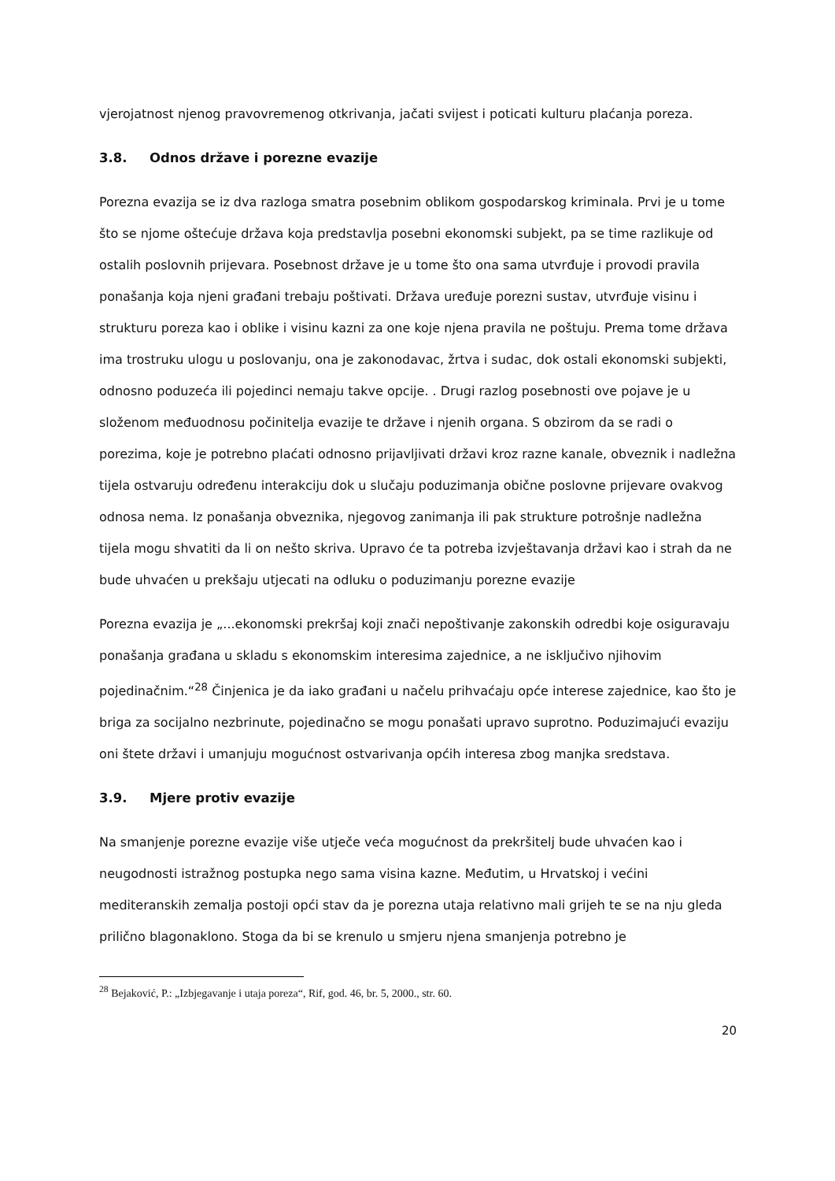vjerojatnost njenog pravovremenog otkrivanja, jačati svijest i poticati kulturu plaćanja poreza.
3.8. Odnos države i porezne evazije
Porezna evazija se iz dva razloga smatra posebnim oblikom gospodarskog kriminala. Prvi je u tome što se njome oštećuje država koja predstavlja posebni ekonomski subjekt, pa se time razlikuje od ostalih poslovnih prijevara. Posebnost države je u tome što ona sama utvrđuje i provodi pravila ponašanja koja njeni građani trebaju poštivati. Država uređuje porezni sustav, utvrđuje visinu i strukturu poreza kao i oblike i visinu kazni za one koje njena pravila ne poštuju. Prema tome država ima trostruku ulogu u poslovanju, ona je zakonodavac, žrtva i sudac, dok ostali ekonomski subjekti, odnosno poduzeća ili pojedinci nemaju takve opcije. . Drugi razlog posebnosti ove pojave je u složenom međuodnosu počinitelja evazije te države i njenih organa. S obzirom da se radi o porezima, koje je potrebno plaćati odnosno prijavljivati državi kroz razne kanale, obveznik i nadležna tijela ostvaruju određenu interakciju dok u slučaju poduzimanja obične poslovne prijevare ovakvog odnosa nema. Iz ponašanja obveznika, njegovog zanimanja ili pak strukture potrošnje nadležna tijela mogu shvatiti da li on nešto skriva. Upravo će ta potreba izvještavanja državi kao i strah da ne bude uhvaćen u prekšaju utjecati na odluku o poduzimanju porezne evazije
Porezna evazija je „...ekonomski prekršaj koji znači nepoštivanje zakonskih odredbi koje osiguravaju ponašanja građana u skladu s ekonomskim interesima zajednice, a ne isključivo njihovim pojedinačnim.“<sup>28</sup> Činjenica je da iako građani u načelu prihvaćaju opće interese zajednice, kao što je briga za socijalno nezbrinute, pojedinačno se mogu ponašati upravo suprotno. Poduzimajući evaziju oni štete državi i umanjuju mogućnost ostvarivanja općih interesa zbog manjka sredstava.
3.9. Mjere protiv evazije
Na smanjenje porezne evazije više utječe veća mogućnost da prekršitelj bude uhvaćen kao i neugodnosti istražnog postupka nego sama visina kazne. Međutim, u Hrvatskoj i većini mediteranskih zemalja postoji opći stav da je porezna utaja relativno mali grijeh te se na nju gleda prilično blagonaklono. Stoga da bi se krenulo u smjeru njena smanjenja potrebno je
<sup>28</sup> Bejaković, P.: „Izbjegavanje i utaja poreza“, Rif, god. 46, br. 5, 2000., str. 60.
20